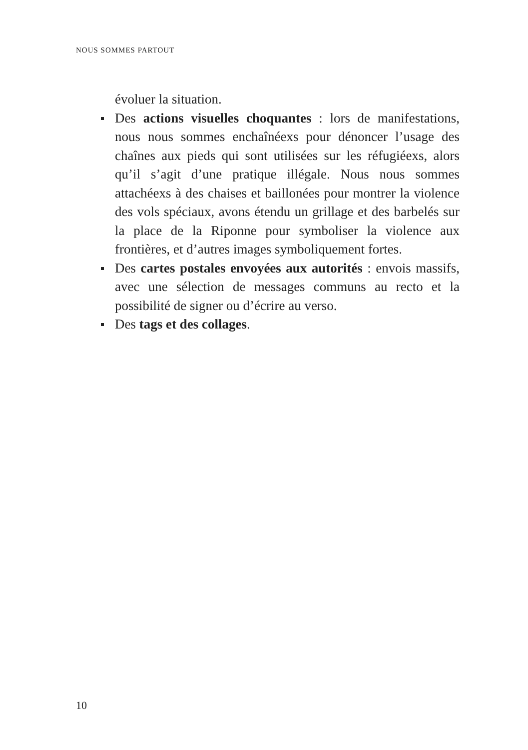NOUS SOMMES PARTOUT
évoluer la situation.
Des actions visuelles choquantes : lors de manifestations, nous nous sommes enchaînéexs pour dénoncer l’usage des chaînes aux pieds qui sont utilisées sur les réfugiéexs, alors qu’il s’agit d’une pratique illégale. Nous nous sommes attachéexs à des chaises et baillonées pour montrer la violence des vols spéciaux, avons étendu un grillage et des barbelés sur la place de la Riponne pour symboliser la violence aux frontières, et d’autres images symboliquement fortes.
Des cartes postales envoyées aux autorités : envois massifs, avec une sélection de messages communs au recto et la possibilité de signer ou d’écrire au verso.
Des tags et des collages.
10